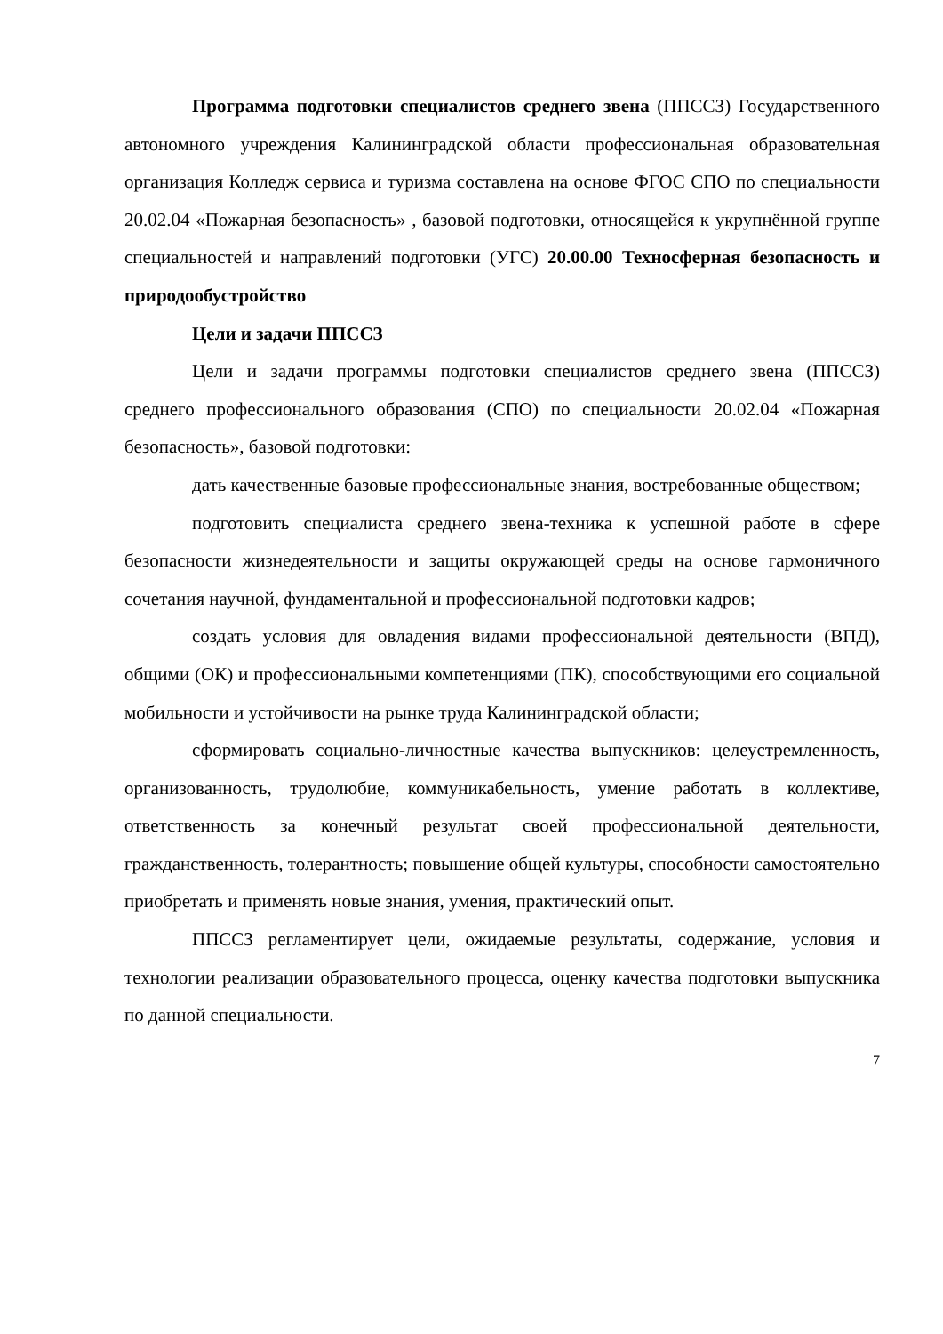Программа подготовки специалистов среднего звена (ППССЗ) Государственного автономного учреждения Калининградской области профессиональная образовательная организация Колледж сервиса и туризма составлена на основе ФГОС СПО по специальности 20.02.04 «Пожарная безопасность» , базовой подготовки, относящейся к укрупнённой группе специальностей и направлений подготовки (УГС) 20.00.00 Техносферная безопасность и природообустройство
Цели и задачи ППССЗ
Цели и задачи программы подготовки специалистов среднего звена (ППССЗ) среднего профессионального образования (СПО) по специальности 20.02.04 «Пожарная безопасность», базовой подготовки:
дать качественные базовые профессиональные знания, востребованные обществом;
подготовить специалиста среднего звена-техника к успешной работе в сфере безопасности жизнедеятельности и защиты окружающей среды на основе гармоничного сочетания научной, фундаментальной и профессиональной подготовки кадров;
создать условия для овладения видами профессиональной деятельности (ВПД), общими (ОК) и профессиональными компетенциями (ПК), способствующими его социальной мобильности и устойчивости на рынке труда Калининградской области;
сформировать социально-личностные качества выпускников: целеустремленность, организованность, трудолюбие, коммуникабельность, умение работать в коллективе, ответственность за конечный результат своей профессиональной деятельности, гражданственность, толерантность; повышение общей культуры, способности самостоятельно приобретать и применять новые знания, умения, практический опыт.
ППССЗ регламентирует цели, ожидаемые результаты, содержание, условия и технологии реализации образовательного процесса, оценку качества подготовки выпускника по данной специальности.
7